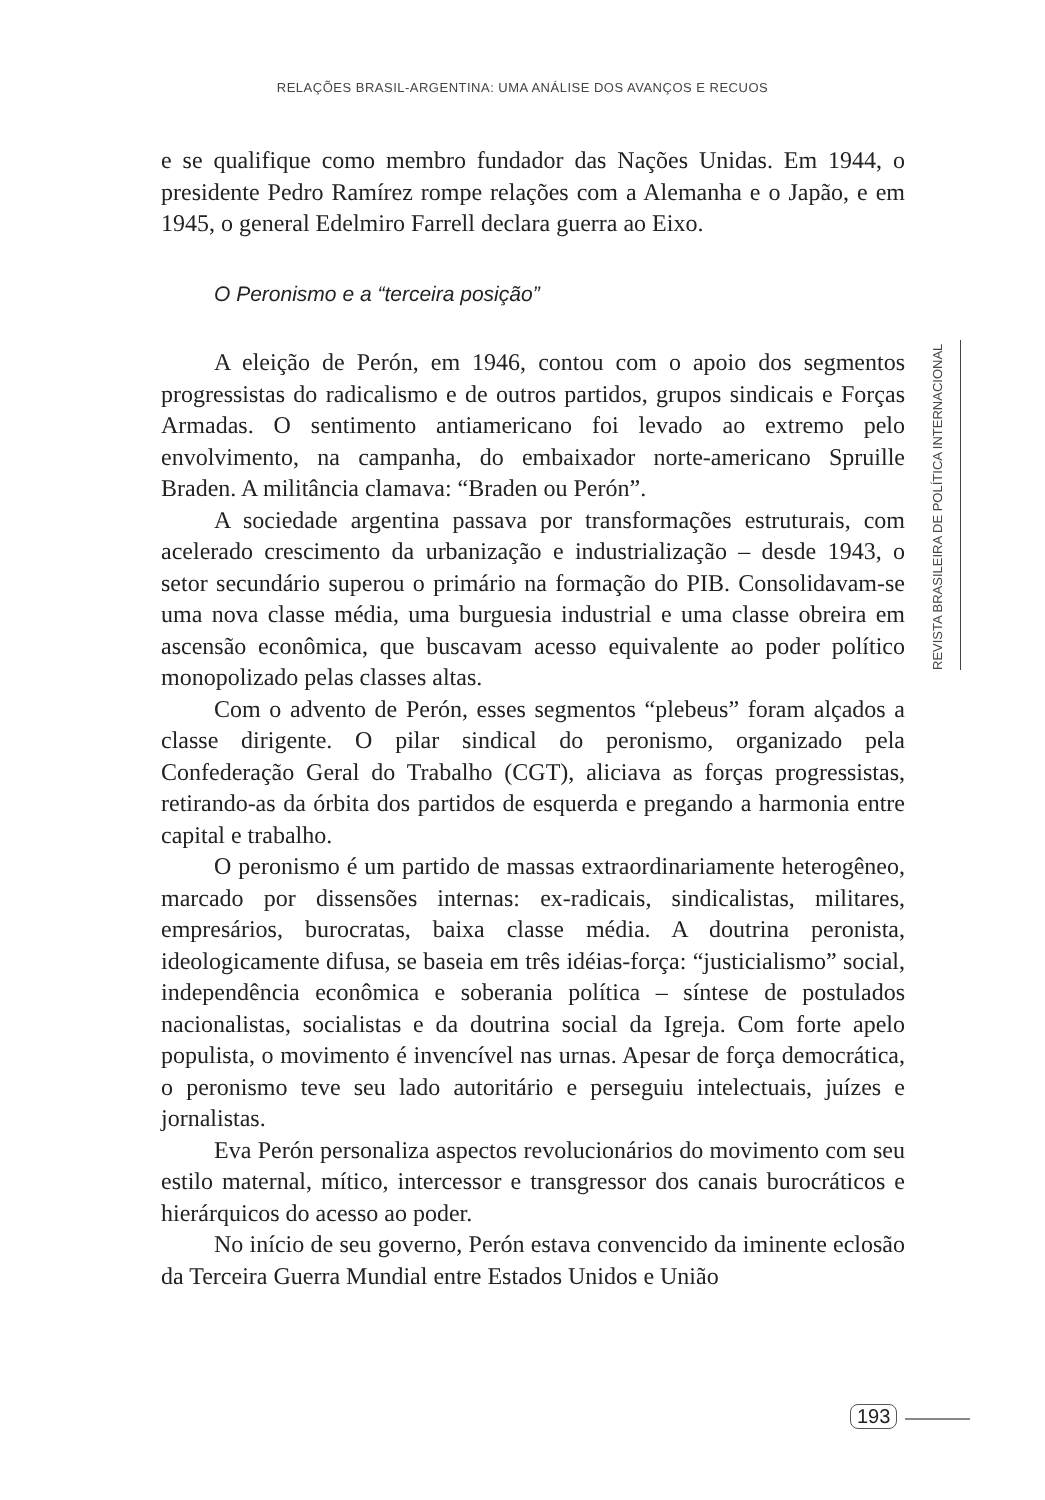RELAÇÕES BRASIL-ARGENTINA: UMA ANÁLISE DOS AVANÇOS E RECUOS
e se qualifique como membro fundador das Nações Unidas. Em 1944, o presidente Pedro Ramírez rompe relações com a Alemanha e o Japão, e em 1945, o general Edelmiro Farrell declara guerra ao Eixo.
O Peronismo e a “terceira posição”
A eleição de Perón, em 1946, contou com o apoio dos segmentos progressistas do radicalismo e de outros partidos, grupos sindicais e Forças Armadas. O sentimento antiamericano foi levado ao extremo pelo envolvimento, na campanha, do embaixador norte-americano Spruille Braden. A militância clamava: “Braden ou Perón”.
A sociedade argentina passava por transformações estruturais, com acelerado crescimento da urbanização e industrialização – desde 1943, o setor secundário superou o primário na formação do PIB. Consolidavam-se uma nova classe média, uma burguesia industrial e uma classe obreira em ascensão econômica, que buscavam acesso equivalente ao poder político monopolizado pelas classes altas.
Com o advento de Perón, esses segmentos “plebeus” foram alçados a classe dirigente. O pilar sindical do peronismo, organizado pela Confederação Geral do Trabalho (CGT), aliciava as forças progressistas, retirando-as da órbita dos partidos de esquerda e pregando a harmonia entre capital e trabalho.
O peronismo é um partido de massas extraordinariamente heterogêneo, marcado por dissensões internas: ex-radicais, sindicalistas, militares, empresários, burocratas, baixa classe média. A doutrina peronista, ideologicamente difusa, se baseia em três idéias-força: “justicialismo” social, independência econômica e soberania política – síntese de postulados nacionalistas, socialistas e da doutrina social da Igreja. Com forte apelo populista, o movimento é invencível nas urnas. Apesar de força democrática, o peronismo teve seu lado autoritário e perseguiu intelectuais, juízes e jornalistas.
Eva Perón personaliza aspectos revolucionários do movimento com seu estilo maternal, mítico, intercessor e transgressor dos canais burocráticos e hierárquicos do acesso ao poder.
No início de seu governo, Perón estava convencido da iminente eclosão da Terceira Guerra Mundial entre Estados Unidos e União
REVISTA BRASILEIRA DE POLÍTICA INTERNACIONAL
193